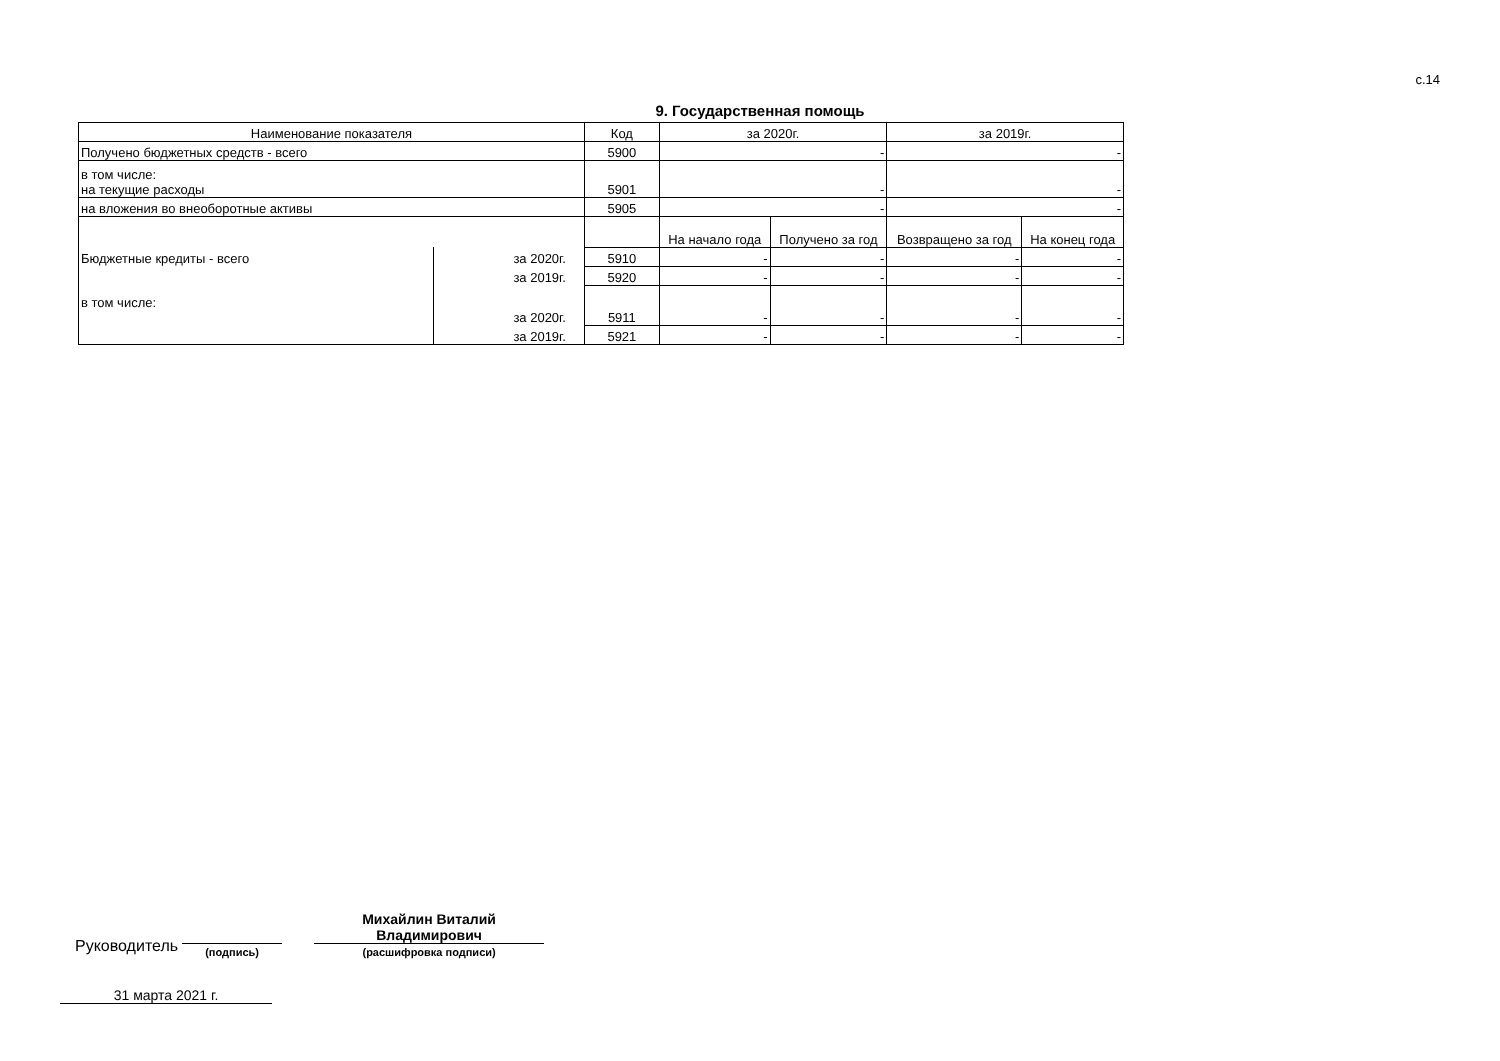с.14
9. Государственная помощь
| Наименование показателя | | Код | за 2020г. | | за 2019г. | |
| --- | --- | --- | --- | --- | --- | --- |
| Получено бюджетных средств - всего | | 5900 | - | | - | |
| в том числе: на текущие расходы | | 5901 | - | | - | |
| на вложения во внеоборотные активы | | 5905 | - | | - | |
| | | | На начало года | Получено за год | Возвращено за год | На конец года |
| Бюджетные кредиты - всего | за 2020г. | 5910 | - | - | - | - |
| | за 2019г. | 5920 | - | - | - | - |
| в том числе: | за 2020г. | 5911 | - | - | - | - |
| | за 2019г. | 5921 | - | - | - | - |
Руководитель
(подпись)
Михайлин Виталий
Владимирович
(расшифровка подписи)
31 марта 2021 г.